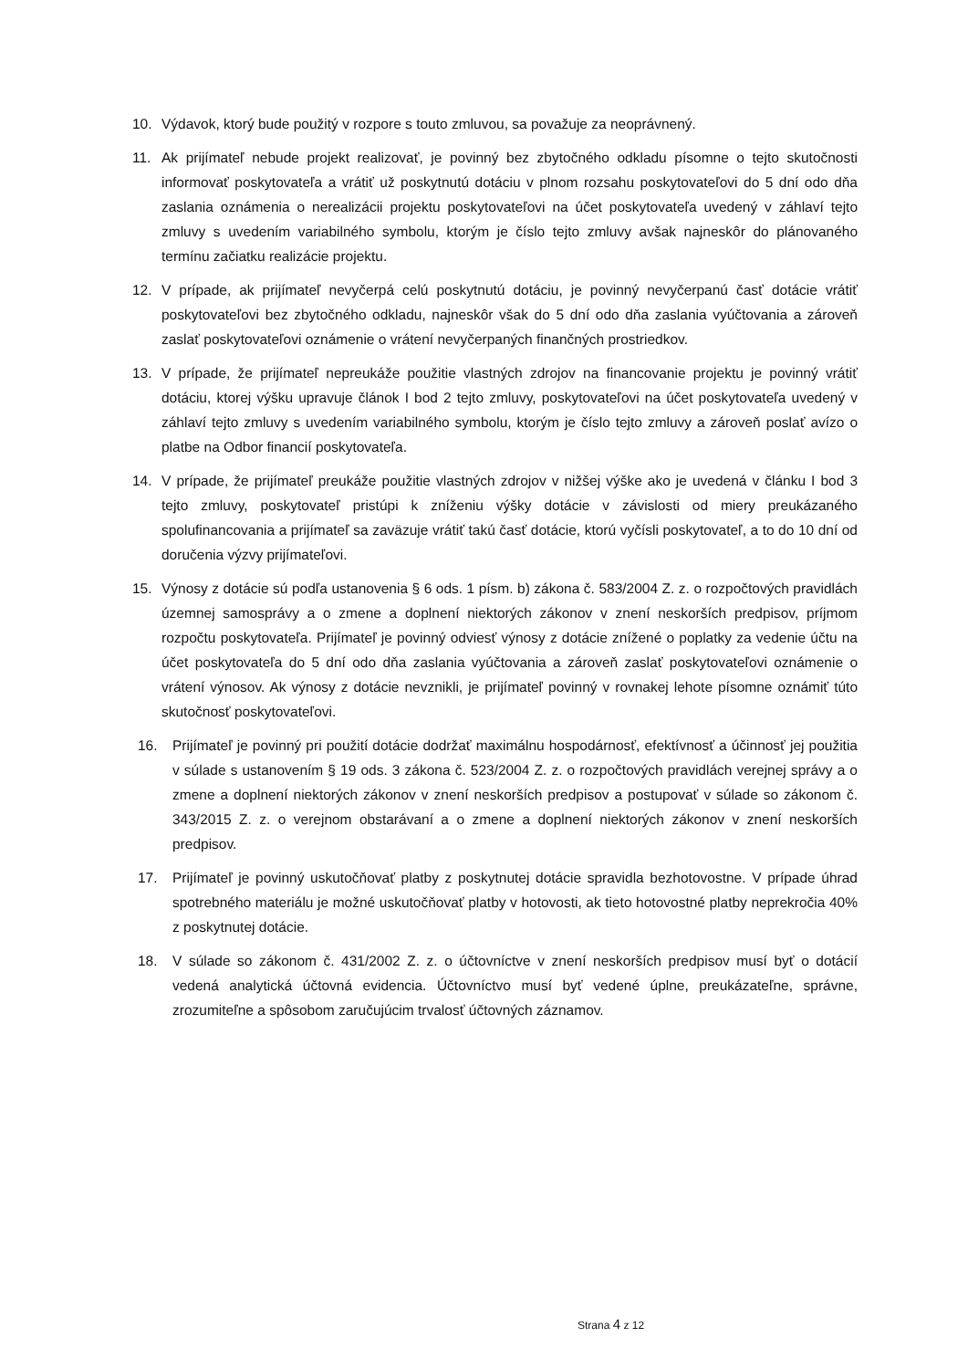10. Výdavok, ktorý bude použitý v rozpore s touto zmluvou, sa považuje za neoprávnený.
11. Ak prijímateľ nebude projekt realizovať, je povinný bez zbytočného odkladu písomne o tejto skutočnosti informovať poskytovateľa a vrátiť už poskytnutú dotáciu v plnom rozsahu poskytovateľovi do 5 dní odo dňa zaslania oznámenia o nerealizácii projektu poskytovateľovi na účet poskytovateľa uvedený v záhlaví tejto zmluvy s uvedením variabilného symbolu, ktorým je číslo tejto zmluvy avšak najneskôr do plánovaného termínu začiatku realizácie projektu.
12. V prípade, ak prijímateľ nevyčerpá celú poskytnutú dotáciu, je povinný nevyčerpanú časť dotácie vrátiť poskytovateľovi bez zbytočného odkladu, najneskôr však do 5 dní odo dňa zaslania vyúčtovania a zároveň zaslať poskytovateľovi oznámenie o vrátení nevyčerpaných finančných prostriedkov.
13. V prípade, že prijímateľ nepreukáže použitie vlastných zdrojov na financovanie projektu je povinný vrátiť dotáciu, ktorej výšku upravuje článok I bod 2 tejto zmluvy, poskytovateľovi na účet poskytovateľa uvedený v záhlaví tejto zmluvy s uvedením variabilného symbolu, ktorým je číslo tejto zmluvy a zároveň poslať avízo o platbe na Odbor financií poskytovateľa.
14. V prípade, že prijímateľ preukáže použitie vlastných zdrojov v nižšej výške ako je uvedená v článku I bod 3 tejto zmluvy, poskytovateľ pristúpi k zníženiu výšky dotácie v závislosti od miery preukázaného spolufinancovania a prijímateľ sa zaväzuje vrátiť takú časť dotácie, ktorú vyčísli poskytovateľ, a to do 10 dní od doručenia výzvy prijímateľovi.
15. Výnosy z dotácie sú podľa ustanovenia § 6 ods. 1 písm. b) zákona č. 583/2004 Z. z. o rozpočtových pravidlách územnej samosprávy a o zmene a doplnení niektorých zákonov v znení neskorších predpisov, príjmom rozpočtu poskytovateľa. Prijímateľ je povinný odviesť výnosy z dotácie znížené o poplatky za vedenie účtu na účet poskytovateľa do 5 dní odo dňa zaslania vyúčtovania a zároveň zaslať poskytovateľovi oznámenie o vrátení výnosov. Ak výnosy z dotácie nevznikli, je prijímateľ povinný v rovnakej lehote písomne oznámiť túto skutočnosť poskytovateľovi.
16. Prijímateľ je povinný pri použití dotácie dodržať maximálnu hospodárnosť, efektívnosť a účinnosť jej použitia v súlade s ustanovením § 19 ods. 3 zákona č. 523/2004 Z. z. o rozpočtových pravidlách verejnej správy a o zmene a doplnení niektorých zákonov v znení neskorších predpisov a postupovať v súlade so zákonom č. 343/2015 Z. z. o verejnom obstarávaní a o zmene a doplnení niektorých zákonov v znení neskorších predpisov.
17. Prijímateľ je povinný uskutočňovať platby z poskytnutej dotácie spravidla bezhotovostne. V prípade úhrad spotrebného materiálu je možné uskutočňovať platby v hotovosti, ak tieto hotovostné platby neprekročia 40% z poskytnutej dotácie.
18. V súlade so zákonom č. 431/2002 Z. z. o účtovníctve v znení neskorších predpisov musí byť o dotácií vedená analytická účtovná evidencia. Účtovníctvo musí byť vedené úplne, preukázateľne, správne, zrozumiteľne a spôsobom zaručujúcim trvalosť účtovných záznamov.
Strana 4 z 12